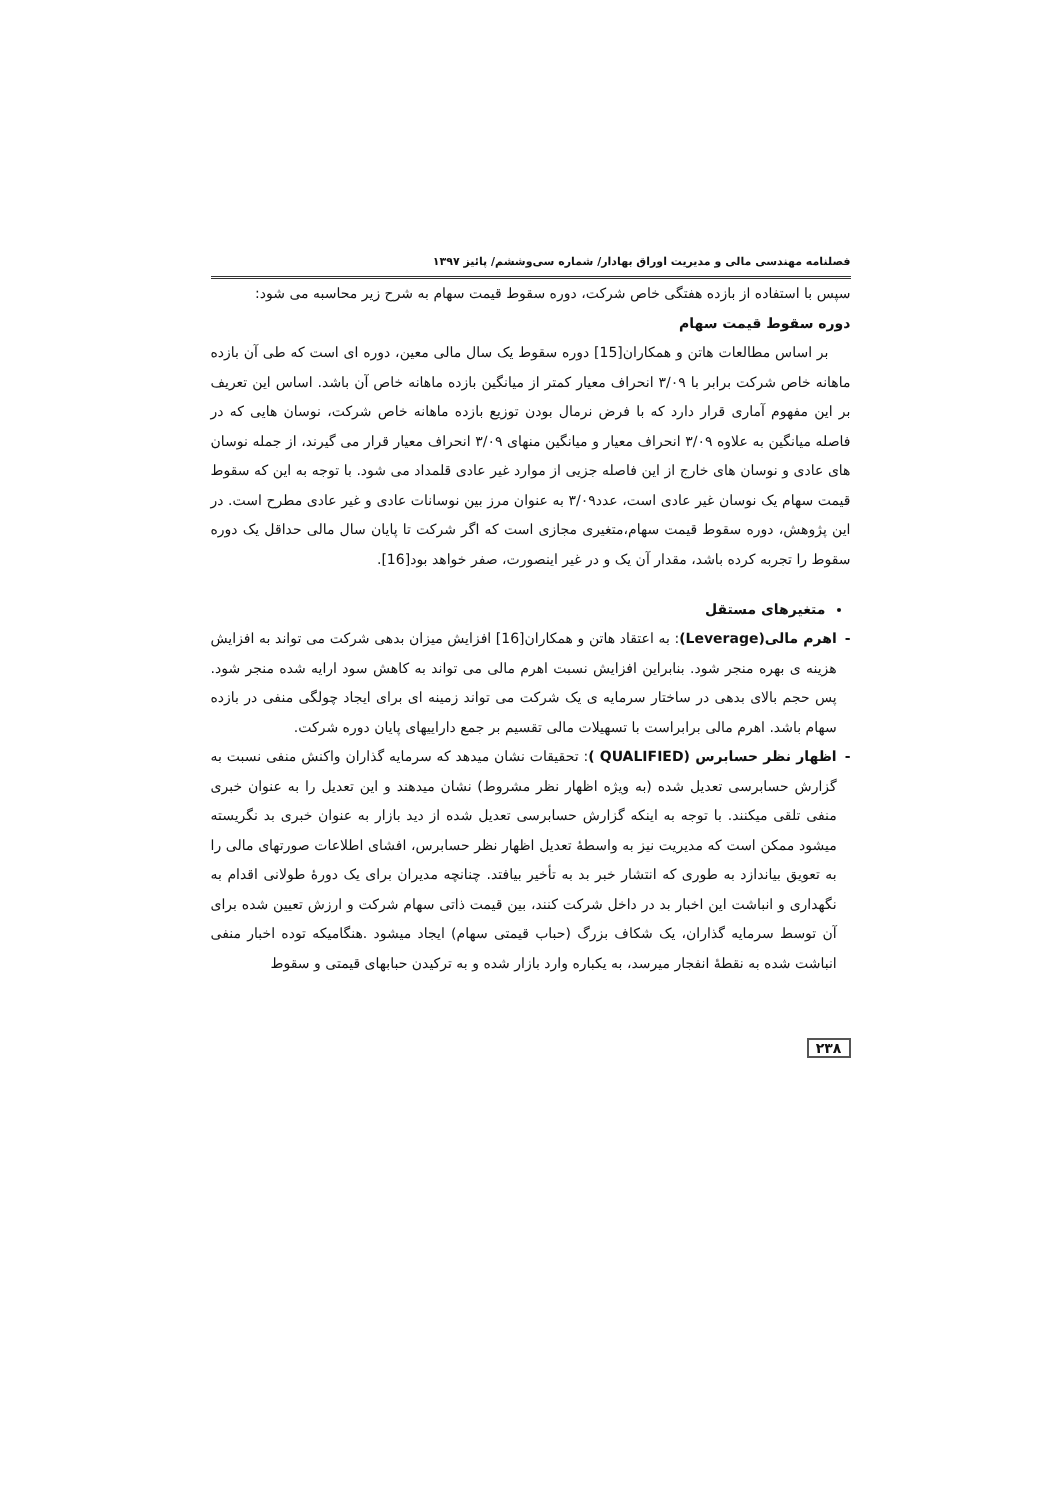فصلنامه مهندسی مالی و مدیریت اوراق بهادار/ شماره سی‌وششم/ پائیز ۱۳۹۷
سپس با استفاده از بازده هفتگی خاص شرکت، دوره سقوط قیمت سهام به شرح زیر محاسبه می شود:
دوره سقوط قیمت سهام
بر اساس مطالعات هاتن و همکاران[15] دوره سقوط یک سال مالی معین، دوره ای است که طی آن بازده ماهانه خاص شرکت برابر با ۳/۰۹ انحراف معیار کمتر از میانگین بازده ماهانه خاص آن باشد. اساس این تعریف بر این مفهوم آماری قرار دارد که با فرض نرمال بودن توزیع بازده ماهانه خاص شرکت، نوسان هایی که در فاصله میانگین به علاوه ۳/۰۹ انحراف معیار و میانگین منهای ۳/۰۹ انحراف معیار قرار می گیرند، از جمله نوسان های عادی و نوسان های خارج از این فاصله جزیی از موارد غیر عادی قلمداد می شود. با توجه به این که سقوط قیمت سهام یک نوسان غیر عادی است، عدد۳/۰۹ به عنوان مرز بین نوسانات عادی و غیر عادی مطرح است. در این پژوهش، دوره سقوط قیمت سهام،متغیری مجازی است که اگر شرکت تا پایان سال مالی حداقل یک دوره سقوط را تجربه کرده باشد، مقدار آن یک و در غیر اینصورت، صفر خواهد بود[16].
متغیرهای مستقل
- اهرم مالی(Leverage): به اعتقاد هاتن و همکاران[16] افزایش میزان بدهی شرکت می تواند به افزایش هزینه ی بهره منجر شود. بنابراین افزایش نسبت اهرم مالی می تواند به کاهش سود ارایه شده منجر شود. پس حجم بالای بدهی در ساختار سرمایه ی یک شرکت می تواند زمینه ای برای ایجاد چولگی منفی در بازده سهام باشد. اهرم مالی برابراست با تسهیلات مالی تقسیم بر جمع داراییهای پایان دوره شرکت.
- اظهار نظر حسابرس (QUALIFIED ): تحقیقات نشان میدهد که سرمایه گذاران واکنش منفی نسبت به گزارش حسابرسی تعدیل شده (به ویژه اظهار نظر مشروط) نشان میدهند و این تعدیل را به عنوان خبری منفی تلقی میکنند. با توجه به اینکه گزارش حسابرسی تعدیل شده از دید بازار به عنوان خبری بد نگریسته میشود ممکن است که مدیریت نیز به واسطۀ تعدیل اظهار نظر حسابرس، افشای اطلاعات صورتهای مالی را به تعویق بیاندازد به طوری که انتشار خبر بد به تأخیر بیافتد. چنانچه مدیران برای یک دورۀ طولانی اقدام به نگهداری و انباشت این اخبار بد در داخل شرکت کنند، بین قیمت ذاتی سهام شرکت و ارزش تعیین شده برای آن توسط سرمایه گذاران، یک شکاف بزرگ (حباب قیمتی سهام) ایجاد میشود .هنگامیکه توده اخبار منفی انباشت شده به نقطۀ انفجار میرسد، به یکباره وارد بازار شده و به ترکیدن حبابهای قیمتی و سقوط
۲۳۸